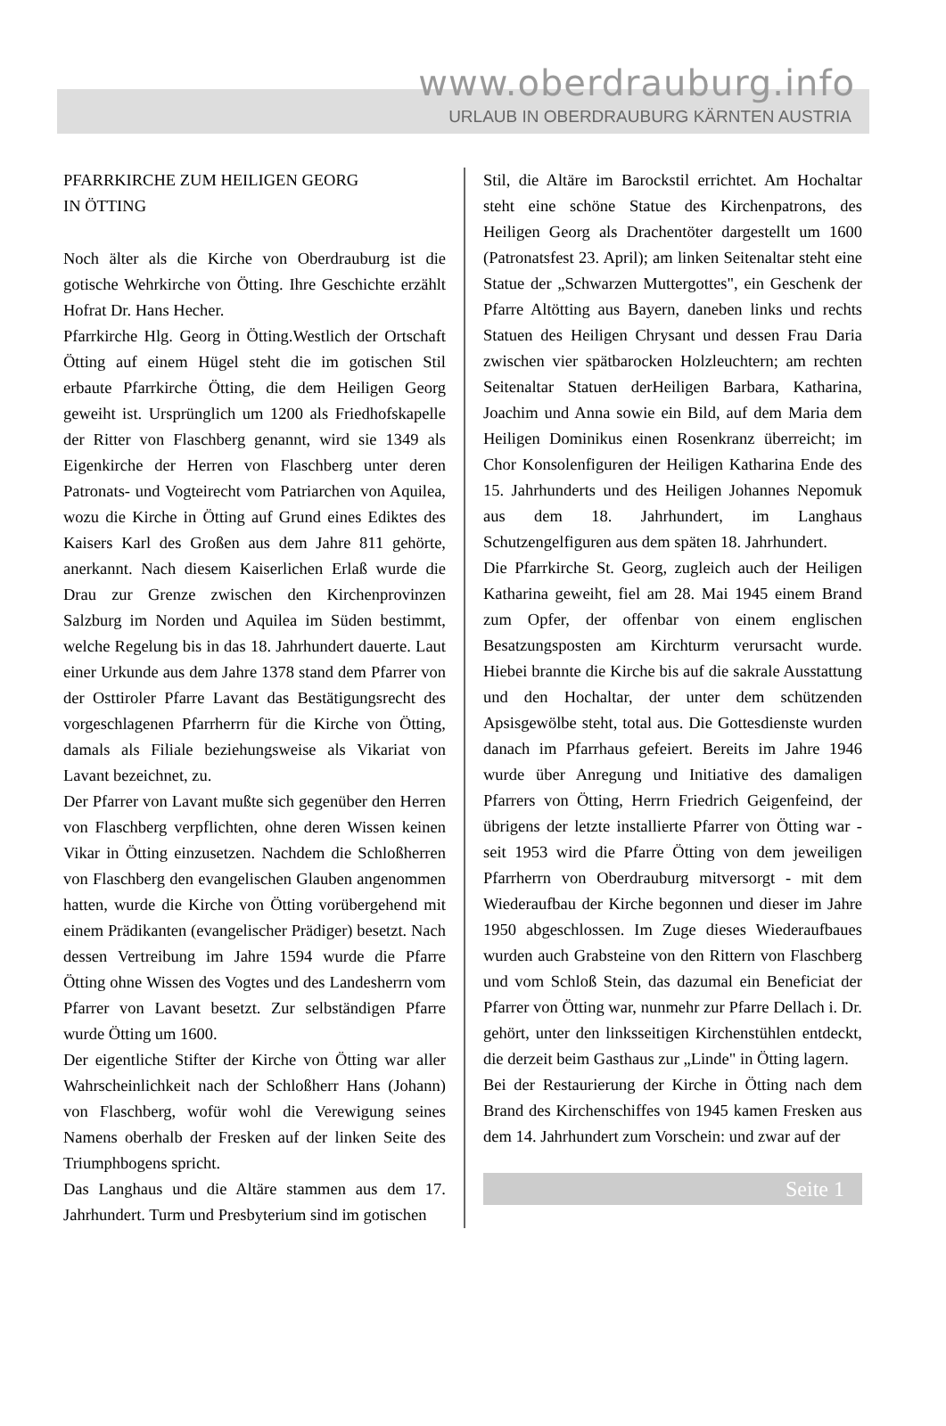www.oberdrauburg.info
URLAUB IN OBERDRAUBURG KÄRNTEN AUSTRIA
PFARRKIRCHE ZUM HEILIGEN GEORG
IN ÖTTING
Noch älter als die Kirche von Oberdrauburg ist die gotische Wehrkirche von Ötting. Ihre Geschichte erzählt Hofrat Dr. Hans Hecher.
Pfarrkirche Hlg. Georg in Ötting.Westlich der Ortschaft Ötting auf einem Hügel steht die im gotischen Stil erbaute Pfarrkirche Ötting, die dem Heiligen Georg geweiht ist. Ursprünglich um 1200 als Friedhofskapelle der Ritter von Flaschberg genannt, wird sie 1349 als Eigenkirche der Herren von Flaschberg unter deren Patronats- und Vogteirecht vom Patriarchen von Aquilea, wozu die Kirche in Ötting auf Grund eines Ediktes des Kaisers Karl des Großen aus dem Jahre 811 gehörte, anerkannt. Nach diesem Kaiserlichen Erlaß wurde die Drau zur Grenze zwischen den Kirchenprovinzen Salzburg im Norden und Aquilea im Süden bestimmt, welche Regelung bis in das 18. Jahrhundert dauerte. Laut einer Urkunde aus dem Jahre 1378 stand dem Pfarrer von der Osttiroler Pfarre Lavant das Bestätigungsrecht des vorgeschlagenen Pfarrherrn für die Kirche von Ötting, damals als Filiale beziehungsweise als Vikariat von Lavant bezeichnet, zu.
Der Pfarrer von Lavant mußte sich gegenüber den Herren von Flaschberg verpflichten, ohne deren Wissen keinen Vikar in Ötting einzusetzen. Nachdem die Schloßherren von Flaschberg den evangelischen Glauben angenommen hatten, wurde die Kirche von Ötting vorübergehend mit einem Prädikanten (evangelischer Prädiger) besetzt. Nach dessen Vertreibung im Jahre 1594 wurde die Pfarre Ötting ohne Wissen des Vogtes und des Landesherrn vom Pfarrer von Lavant besetzt. Zur selbständigen Pfarre wurde Ötting um 1600.
Der eigentliche Stifter der Kirche von Ötting war aller Wahrscheinlichkeit nach der Schloßherr Hans (Johann) von Flaschberg, wofür wohl die Verewigung seines Namens oberhalb der Fresken auf der linken Seite des Triumphbogens spricht.
Das Langhaus und die Altäre stammen aus dem 17. Jahrhundert. Turm und Presbyterium sind im gotischen
Stil, die Altäre im Barockstil errichtet. Am Hochaltar steht eine schöne Statue des Kirchenpatrons, des Heiligen Georg als Drachentöter dargestellt um 1600 (Patronatsfest 23. April); am linken Seitenaltar steht eine Statue der „Schwarzen Muttergottes", ein Geschenk der Pfarre Altötting aus Bayern, daneben links und rechts Statuen des Heiligen Chrysant und dessen Frau Daria zwischen vier spätbarocken Holzleuchtern; am rechten Seitenaltar Statuen derHeiligen Barbara, Katharina, Joachim und Anna sowie ein Bild, auf dem Maria dem Heiligen Dominikus einen Rosenkranz überreicht; im Chor Konsolenfiguren der Heiligen Katharina Ende des 15. Jahrhunderts und des Heiligen Johannes Nepomuk aus dem 18. Jahrhundert, im Langhaus Schutzengelfiguren aus dem späten 18. Jahrhundert.
Die Pfarrkirche St. Georg, zugleich auch der Heiligen Katharina geweiht, fiel am 28. Mai 1945 einem Brand zum Opfer, der offenbar von einem englischen Besatzungsposten am Kirchturm verursacht wurde. Hiebei brannte die Kirche bis auf die sakrale Ausstattung und den Hochaltar, der unter dem schützenden Apsisgewölbe steht, total aus. Die Gottesdienste wurden danach im Pfarrhaus gefeiert. Bereits im Jahre 1946 wurde über Anregung und Initiative des damaligen Pfarrers von Ötting, Herrn Friedrich Geigenfeind, der übrigens der letzte installierte Pfarrer von Ötting war - seit 1953 wird die Pfarre Ötting von dem jeweiligen Pfarrherrn von Oberdrauburg mitversorgt - mit dem Wiederaufbau der Kirche begonnen und dieser im Jahre 1950 abgeschlossen. Im Zuge dieses Wiederaufbaues wurden auch Grabsteine von den Rittern von Flaschberg und vom Schloß Stein, das dazumal ein Beneficiat der Pfarrer von Ötting war, nunmehr zur Pfarre Dellach i. Dr. gehört, unter den linksseitigen Kirchenstühlen entdeckt, die derzeit beim Gasthaus zur „Linde" in Ötting lagern.
Bei der Restaurierung der Kirche in Ötting nach dem Brand des Kirchenschiffes von 1945 kamen Fresken aus dem 14. Jahrhundert zum Vorschein: und zwar auf der
Seite 1